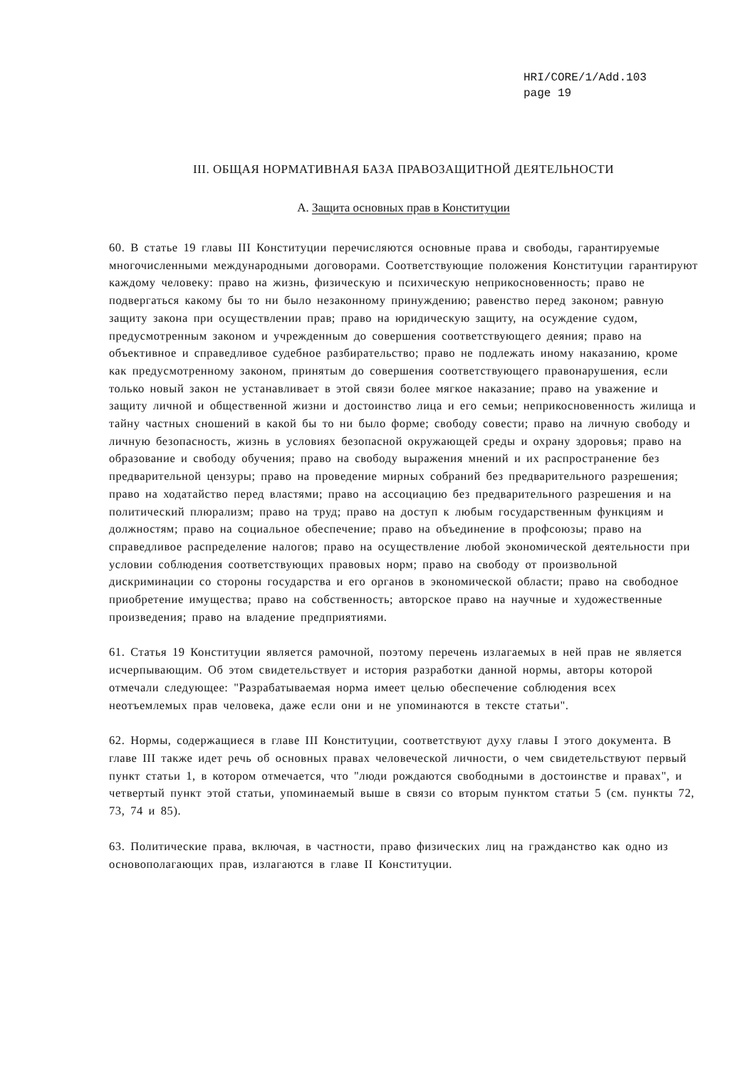HRI/CORE/1/Add.103
page 19
III. ОБЩАЯ НОРМАТИВНАЯ БАЗА ПРАВОЗАЩИТНОЙ ДЕЯТЕЛЬНОСТИ
A. Защита основных прав в Конституции
60. В статье 19 главы III Конституции перечисляются основные права и свободы, гарантируемые многочисленными международными договорами. Соответствующие положения Конституции гарантируют каждому человеку: право на жизнь, физическую и психическую неприкосновенность; право не подвергаться какому бы то ни было незаконному принуждению; равенство перед законом; равную защиту закона при осуществлении прав; право на юридическую защиту, на осуждение судом, предусмотренным законом и учрежденным до совершения соответствующего деяния; право на объективное и справедливое судебное разбирательство; право не подлежать иному наказанию, кроме как предусмотренному законом, принятым до совершения соответствующего правонарушения, если только новый закон не устанавливает в этой связи более мягкое наказание; право на уважение и защиту личной и общественной жизни и достоинство лица и его семьи; неприкосновенность жилища и тайну частных сношений в какой бы то ни было форме; свободу совести; право на личную свободу и личную безопасность, жизнь в условиях безопасной окружающей среды и охрану здоровья; право на образование и свободу обучения; право на свободу выражения мнений и их распространение без предварительной цензуры; право на проведение мирных собраний без предварительного разрешения; право на ходатайство перед властями; право на ассоциацию без предварительного разрешения и на политический плюрализм; право на труд; право на доступ к любым государственным функциям и должностям; право на социальное обеспечение; право на объединение в профсоюзы; право на справедливое распределение налогов; право на осуществление любой экономической деятельности при условии соблюдения соответствующих правовых норм; право на свободу от произвольной дискриминации со стороны государства и его органов в экономической области; право на свободное приобретение имущества; право на собственность; авторское право на научные и художественные произведения; право на владение предприятиями.
61. Статья 19 Конституции является рамочной, поэтому перечень излагаемых в ней прав не является исчерпывающим. Об этом свидетельствует и история разработки данной нормы, авторы которой отмечали следующее: "Разрабатываемая норма имеет целью обеспечение соблюдения всех неотъемлемых прав человека, даже если они и не упоминаются в тексте статьи".
62. Нормы, содержащиеся в главе III Конституции, соответствуют духу главы I этого документа. В главе III также идет речь об основных правах человеческой личности, о чем свидетельствуют первый пункт статьи 1, в котором отмечается, что "люди рождаются свободными в достоинстве и правах", и четвертый пункт этой статьи, упоминаемый выше в связи со вторым пунктом статьи 5 (см. пункты 72, 73, 74 и 85).
63. Политические права, включая, в частности, право физических лиц на гражданство как одно из основополагающих прав, излагаются в главе II Конституции.